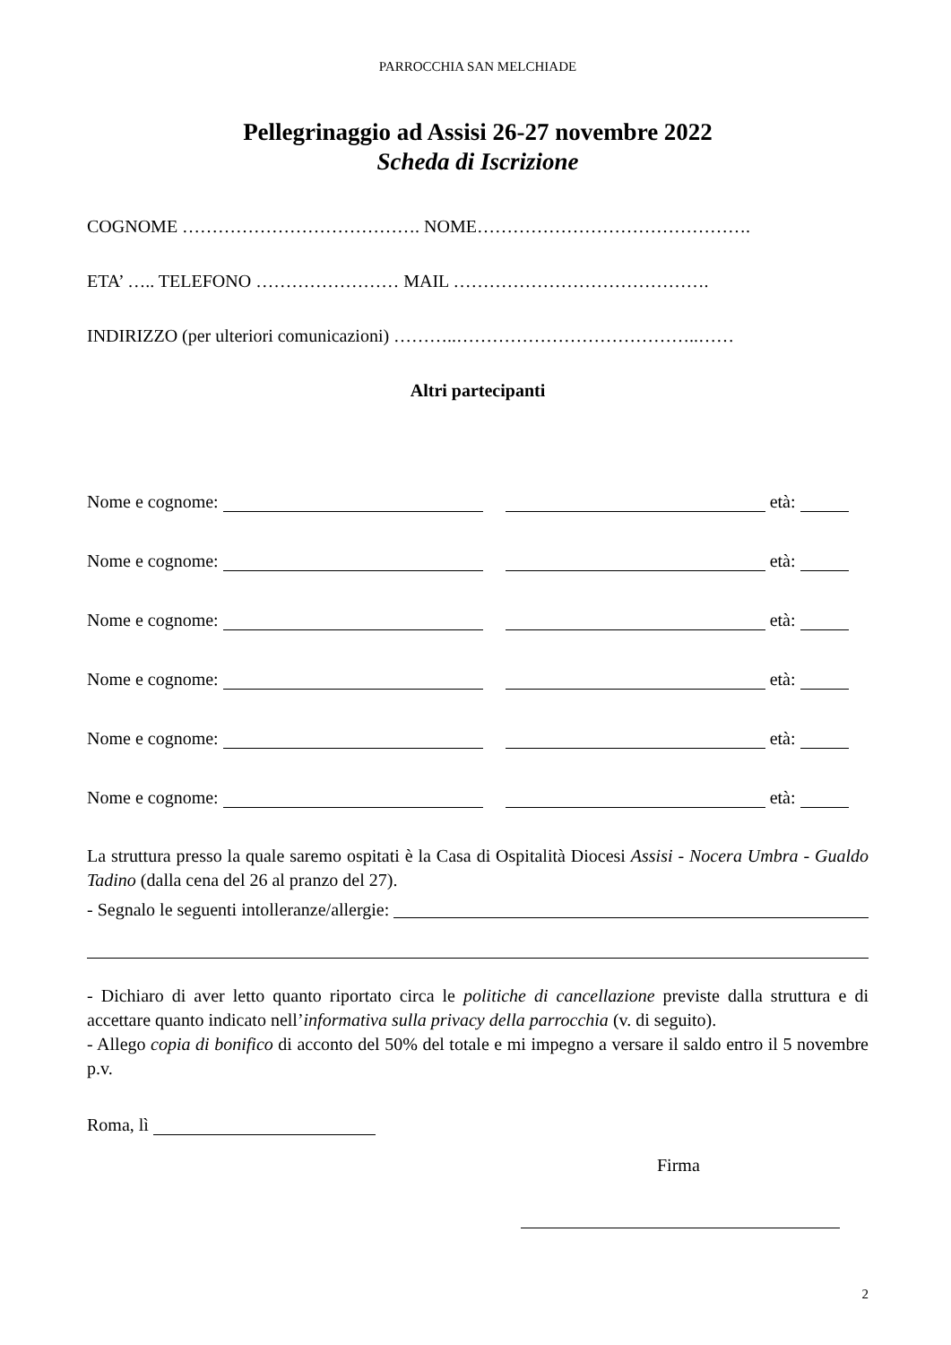PARROCCHIA SAN MELCHIADE
Pellegrinaggio ad Assisi 26-27 novembre 2022
Scheda di Iscrizione
COGNOME …………………………………. NOME……………………………………….
ETA’ ….. TELEFONO …………………… MAIL …………………………………….
INDIRIZZO (per ulteriori comunicazioni) ………..…………………………………..……
Altri partecipanti
Nome e cognome: età:
Nome e cognome: età:
Nome e cognome: età:
Nome e cognome: età:
Nome e cognome: età:
Nome e cognome: età:
La struttura presso la quale saremo ospitati è la Casa di Ospitalità Diocesi Assisi - Nocera Umbra - Gualdo Tadino (dalla cena del 26 al pranzo del 27).
- Segnalo le seguenti intolleranze/allergie:
- Dichiaro di aver letto quanto riportato circa le politiche di cancellazione previste dalla struttura e di accettare quanto indicato nell’informativa sulla privacy della parrocchia (v. di seguito).
- Allego copia di bonifico di acconto del 50% del totale e mi impegno a versare il saldo entro il 5 novembre p.v.
Roma, lì
Firma
2